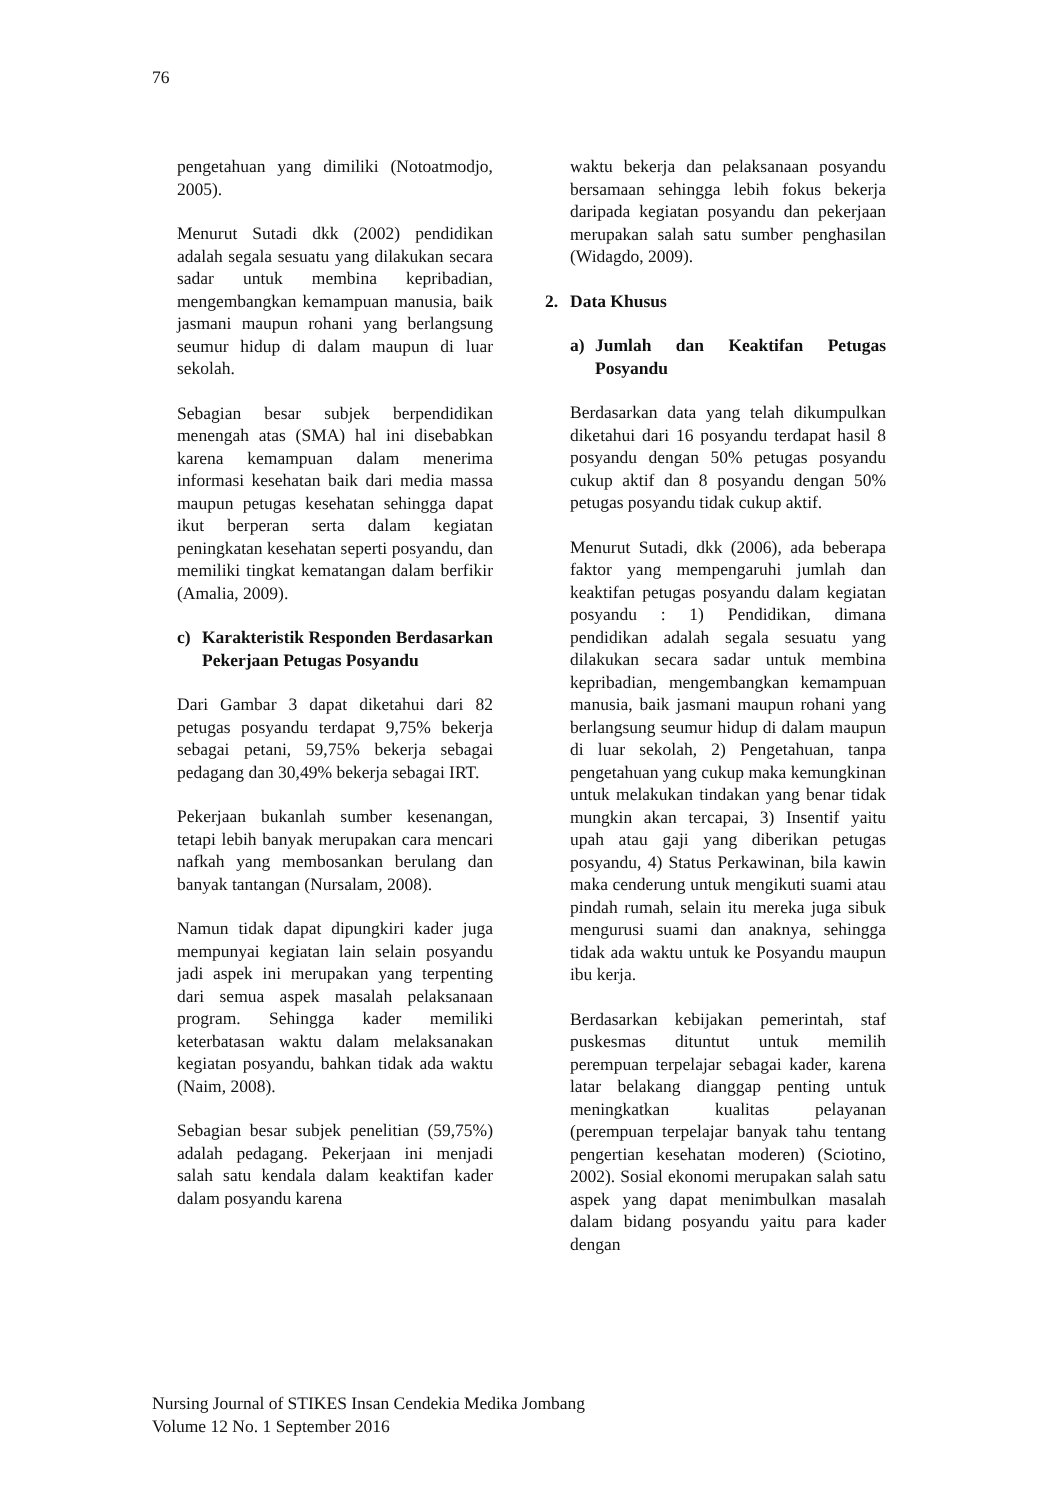76
pengetahuan yang dimiliki (Notoatmodjo, 2005).
Menurut Sutadi dkk (2002) pendidikan adalah segala sesuatu yang dilakukan secara sadar untuk membina kepribadian, mengembangkan kemampuan manusia, baik jasmani maupun rohani yang berlangsung seumur hidup di dalam maupun di luar sekolah.
Sebagian besar subjek berpendidikan menengah atas (SMA) hal ini disebabkan karena kemampuan dalam menerima informasi kesehatan baik dari media massa maupun petugas kesehatan sehingga dapat ikut berperan serta dalam kegiatan peningkatan kesehatan seperti posyandu, dan memiliki tingkat kematangan dalam berfikir (Amalia, 2009).
c) Karakteristik Responden Berdasarkan Pekerjaan Petugas Posyandu
Dari Gambar 3 dapat diketahui dari 82 petugas posyandu terdapat 9,75% bekerja sebagai petani, 59,75% bekerja sebagai pedagang dan 30,49% bekerja sebagai IRT.
Pekerjaan bukanlah sumber kesenangan, tetapi lebih banyak merupakan cara mencari nafkah yang membosankan berulang dan banyak tantangan (Nursalam, 2008).
Namun tidak dapat dipungkiri kader juga mempunyai kegiatan lain selain posyandu jadi aspek ini merupakan yang terpenting dari semua aspek masalah pelaksanaan program. Sehingga kader memiliki keterbatasan waktu dalam melaksanakan kegiatan posyandu, bahkan tidak ada waktu (Naim, 2008).
Sebagian besar subjek penelitian (59,75%) adalah pedagang. Pekerjaan ini menjadi salah satu kendala dalam keaktifan kader dalam posyandu karena
waktu bekerja dan pelaksanaan posyandu bersamaan sehingga lebih fokus bekerja daripada kegiatan posyandu dan pekerjaan merupakan salah satu sumber penghasilan (Widagdo, 2009).
2. Data Khusus
a) Jumlah dan Keaktifan Petugas Posyandu
Berdasarkan data yang telah dikumpulkan diketahui dari 16 posyandu terdapat hasil 8 posyandu dengan 50% petugas posyandu cukup aktif dan 8 posyandu dengan 50% petugas posyandu tidak cukup aktif.
Menurut Sutadi, dkk (2006), ada beberapa faktor yang mempengaruhi jumlah dan keaktifan petugas posyandu dalam kegiatan posyandu : 1) Pendidikan, dimana pendidikan adalah segala sesuatu yang dilakukan secara sadar untuk membina kepribadian, mengembangkan kemampuan manusia, baik jasmani maupun rohani yang berlangsung seumur hidup di dalam maupun di luar sekolah, 2) Pengetahuan, tanpa pengetahuan yang cukup maka kemungkinan untuk melakukan tindakan yang benar tidak mungkin akan tercapai, 3) Insentif yaitu upah atau gaji yang diberikan petugas posyandu, 4) Status Perkawinan, bila kawin maka cenderung untuk mengikuti suami atau pindah rumah, selain itu mereka juga sibuk mengurusi suami dan anaknya, sehingga tidak ada waktu untuk ke Posyandu maupun ibu kerja.
Berdasarkan kebijakan pemerintah, staf puskesmas dituntut untuk memilih perempuan terpelajar sebagai kader, karena latar belakang dianggap penting untuk meningkatkan kualitas pelayanan (perempuan terpelajar banyak tahu tentang pengertian kesehatan moderen) (Sciotino, 2002). Sosial ekonomi merupakan salah satu aspek yang dapat menimbulkan masalah dalam bidang posyandu yaitu para kader dengan
Nursing Journal of STIKES Insan Cendekia Medika Jombang
Volume 12 No. 1 September 2016